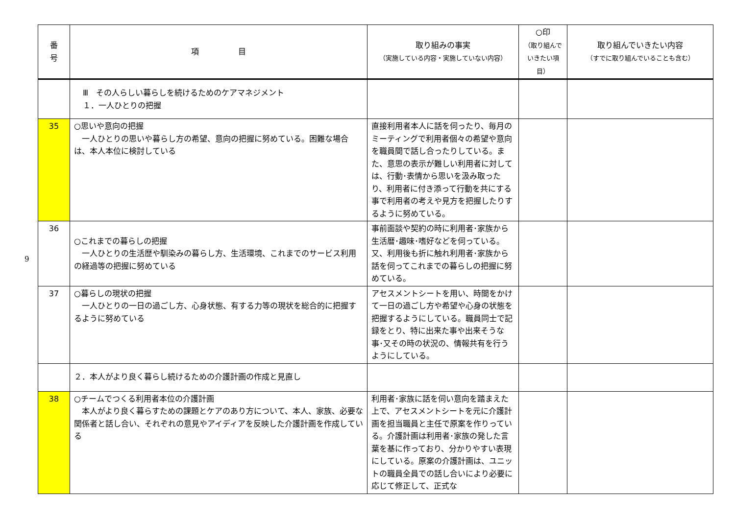9
| 番 号 | 項 目 | 取り組みの事実 （実施している内容・実施していない内容） | ○印 （取り組んで いきたい項目） | 取り組んでいきたい内容 （すでに取り組んでいることも含む） |
| --- | --- | --- | --- | --- |
| | Ⅲ その人らしい暮らしを続けるためのケアマネジメント １．一人ひとりの把握 | | | |
| 35 | ○思いや意向の把握 一人ひとりの思いや暮らし方の希望、意向の把握に努めている。困難な場合は、本人本位に検討している | 直接利用者本人に話を伺ったり、毎月のミーティングで利用者個々の希望や意向を職員間で話し合ったりしている。また、意思の表示が難しい利用者に対しては、行動･表情から思いを汲み取ったり、利用者に付き添って行動を共にする事で利用者の考えや見方を把握したりするように努めている。 | | |
| 36 | ○これまでの暮らしの把握 一人ひとりの生活歴や馴染みの暮らし方、生活環境、これまでのサービス利用の経過等の把握に努めている | 事前面談や契約の時に利用者･家族から生活暦･趣味･嗜好などを伺っている。又、利用後も折に触れ利用者･家族から話を伺ってこれまでの暮らしの把握に努めている。 | | |
| 37 | ○暮らしの現状の把握 一人ひとりの一日の過ごし方、心身状態、有する力等の現状を総合的に把握するように努めている | アセスメントシートを用い、時間をかけて一日の過ごし方や希望や心身の状態を把握するようにしている。職員同士で記録をとり、特に出来た事や出来そうな事･又その時の状況の、情報共有を行うようにしている。 | | |
| | ２．本人がより良く暮らし続けるための介護計画の作成と見直し | | | |
| 38 | ○チームでつくる利用者本位の介護計画 本人がより良く暮らすための課題とケアのあり方について、本人、家族、必要な関係者と話し合い、それぞれの意見やアイディアを反映した介護計画を作成している | 利用者･家族に話を伺い意向を踏まえた上で、アセスメントシートを元に介護計画を担当職員と主任で原案を作りっている。介護計画は利用者･家族の発した言葉を基に作っており、分かりやすい表現にしている。原案の介護計画は、ユニットの職員全員での話し合いにより必要に応じて修正して、正式な | | |